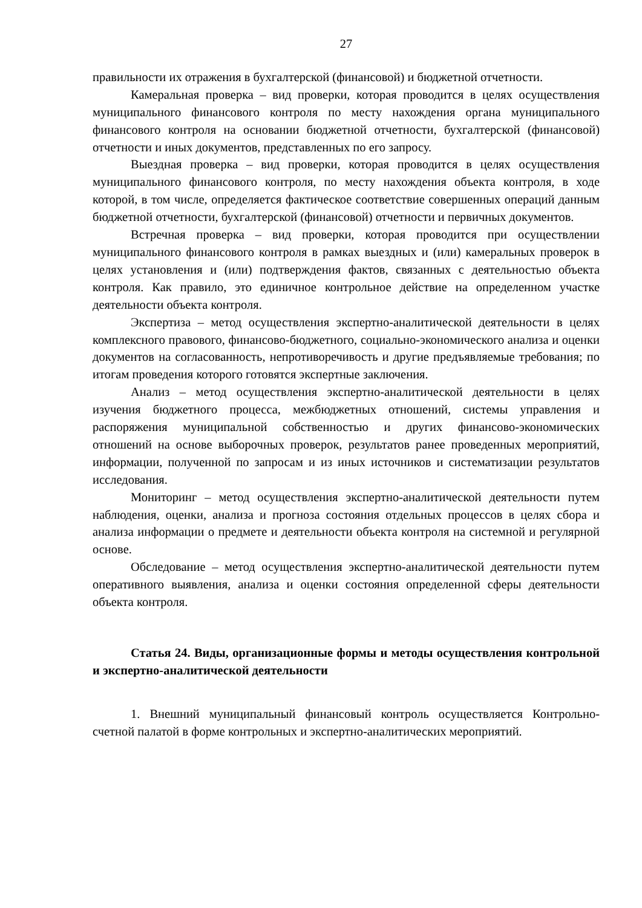27
правильности их отражения в бухгалтерской (финансовой) и бюджетной отчетности.
Камеральная проверка – вид проверки, которая проводится в целях осуществления муниципального финансового контроля по месту нахождения органа муниципального финансового контроля на основании бюджетной отчетности, бухгалтерской (финансовой) отчетности и иных документов, представленных по его запросу.
Выездная проверка – вид проверки, которая проводится в целях осуществления муниципального финансового контроля, по месту нахождения объекта контроля, в ходе которой, в том числе, определяется фактическое соответствие совершенных операций данным бюджетной отчетности, бухгалтерской (финансовой) отчетности и первичных документов.
Встречная проверка – вид проверки, которая проводится при осуществлении муниципального финансового контроля в рамках выездных и (или) камеральных проверок в целях установления и (или) подтверждения фактов, связанных с деятельностью объекта контроля. Как правило, это единичное контрольное действие на определенном участке деятельности объекта контроля.
Экспертиза – метод осуществления экспертно-аналитической деятельности в целях комплексного правового, финансово-бюджетного, социально-экономического анализа и оценки документов на согласованность, непротиворечивость и другие предъявляемые требования; по итогам проведения которого готовятся экспертные заключения.
Анализ – метод осуществления экспертно-аналитической деятельности в целях изучения бюджетного процесса, межбюджетных отношений, системы управления и распоряжения муниципальной собственностью и других финансово-экономических отношений на основе выборочных проверок, результатов ранее проведенных мероприятий, информации, полученной по запросам и из иных источников и систематизации результатов исследования.
Мониторинг – метод осуществления экспертно-аналитической деятельности путем наблюдения, оценки, анализа и прогноза состояния отдельных процессов в целях сбора и анализа информации о предмете и деятельности объекта контроля на системной и регулярной основе.
Обследование – метод осуществления экспертно-аналитической деятельности путем оперативного выявления, анализа и оценки состояния определенной сферы деятельности объекта контроля.
Статья 24. Виды, организационные формы и методы осуществления контрольной и экспертно-аналитической деятельности
1. Внешний муниципальный финансовый контроль осуществляется Контрольно-счетной палатой в форме контрольных и экспертно-аналитических мероприятий.